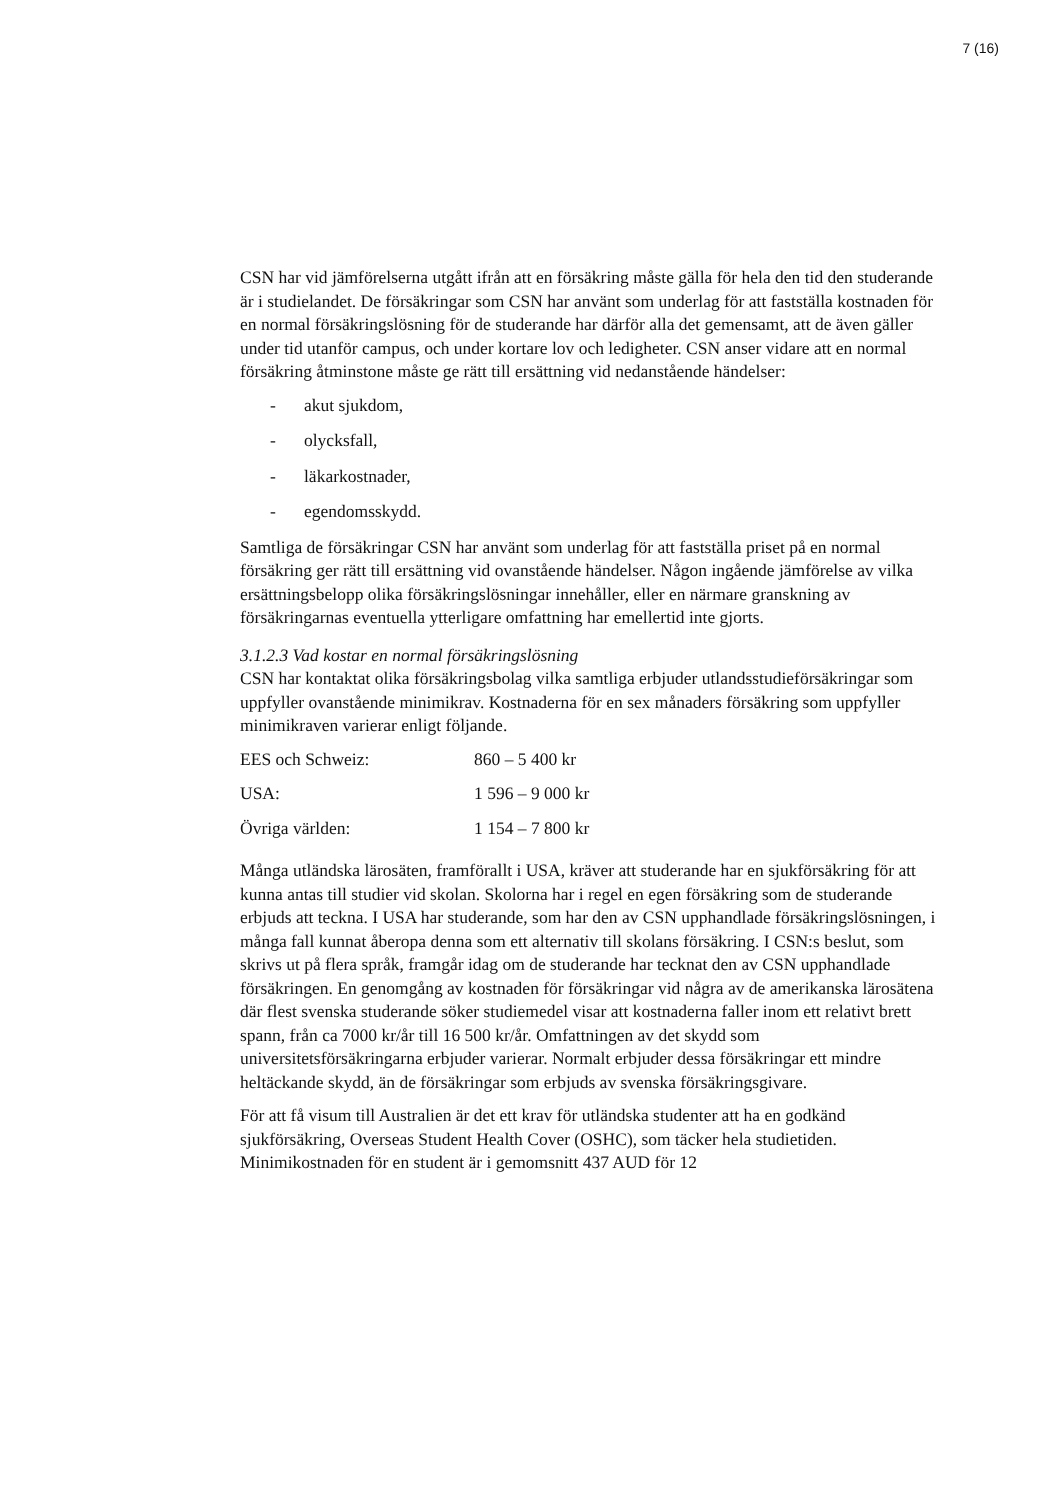7 (16)
CSN har vid jämförelserna utgått ifrån att en försäkring måste gälla för hela den tid den studerande är i studielandet. De försäkringar som CSN har använt som underlag för att fastställa kostnaden för en normal försäkringslösning för de studerande har därför alla det gemensamt, att de även gäller under tid utanför campus, och under kortare lov och ledigheter. CSN anser vidare att en normal försäkring åtminstone måste ge rätt till ersättning vid nedanstående händelser:
- akut sjukdom,
- olycksfall,
- läkarkostnader,
- egendomsskydd.
Samtliga de försäkringar CSN har använt som underlag för att fastställa priset på en normal försäkring ger rätt till ersättning vid ovanstående händelser. Någon ingående jämförelse av vilka ersättningsbelopp olika försäkringslösningar innehåller, eller en närmare granskning av försäkringarnas eventuella ytterligare omfattning har emellertid inte gjorts.
3.1.2.3 Vad kostar en normal försäkringslösning
CSN har kontaktat olika försäkringsbolag vilka samtliga erbjuder utlandsstudieförsäkringar som uppfyller ovanstående minimikrav. Kostnaderna för en sex månaders försäkring som uppfyller minimikraven varierar enligt följande.
| EES och Schweiz: | 860 – 5 400 kr |
| USA: | 1 596 – 9 000 kr |
| Övriga världen: | 1 154 – 7 800 kr |
Många utländska lärosäten, framförallt i USA, kräver att studerande har en sjukförsäkring för att kunna antas till studier vid skolan. Skolorna har i regel en egen försäkring som de studerande erbjuds att teckna. I USA har studerande, som har den av CSN upphandlade försäkringslösningen, i många fall kunnat åberopa denna som ett alternativ till skolans försäkring. I CSN:s beslut, som skrivs ut på flera språk, framgår idag om de studerande har tecknat den av CSN upphandlade försäkringen. En genomgång av kostnaden för försäkringar vid några av de amerikanska lärosätena där flest svenska studerande söker studiemedel visar att kostnaderna faller inom ett relativt brett spann, från ca 7000 kr/år till 16 500 kr/år. Omfattningen av det skydd som universitetsförsäkringarna erbjuder varierar. Normalt erbjuder dessa försäkringar ett mindre heltäckande skydd, än de försäkringar som erbjuds av svenska försäkringsgivare.
För att få visum till Australien är det ett krav för utländska studenter att ha en godkänd sjukförsäkring, Overseas Student Health Cover (OSHC), som täcker hela studietiden. Minimikostnaden för en student är i gemomsnitt 437 AUD för 12